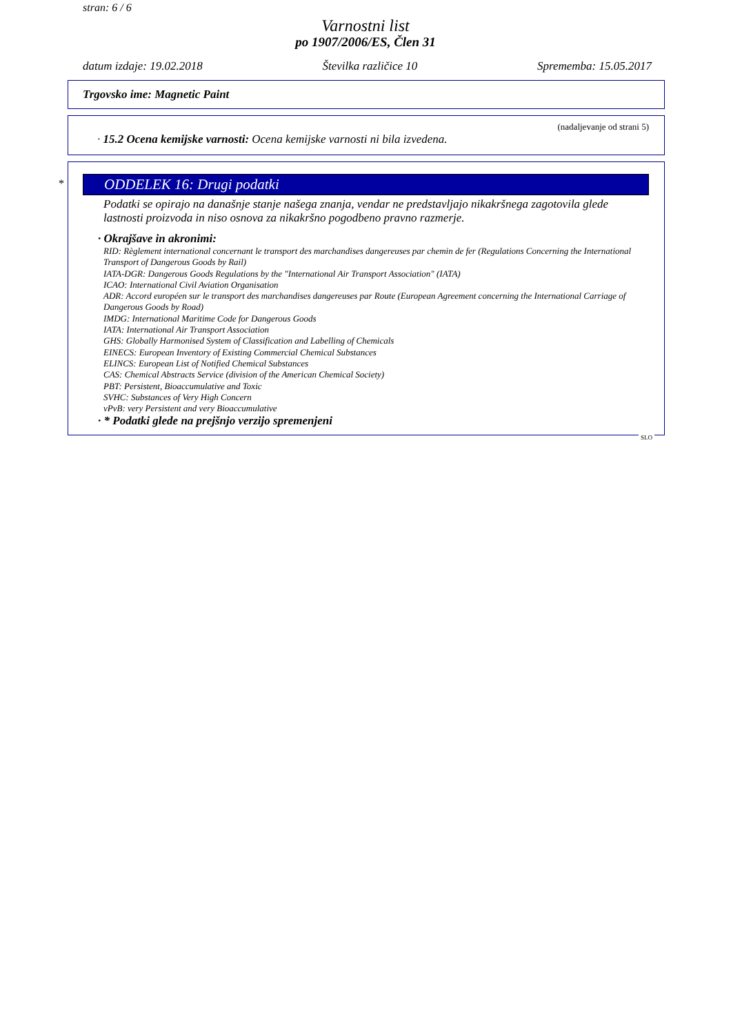stran: 6 / 6
Varnostni list
po 1907/2006/ES, Člen 31
datum izdaje: 19.02.2018 Številka različice 10 Sprememba: 15.05.2017
Trgovsko ime: Magnetic Paint
(nadaljevanje od strani 5)
· 15.2 Ocena kemijske varnosti: Ocena kemijske varnosti ni bila izvedena.
*
ODDELEK 16: Drugi podatki
Podatki se opirajo na današnje stanje našega znanja, vendar ne predstavljajo nikakršnega zagotovila glede lastnosti proizvoda in niso osnova za nikakršno pogodbeno pravno razmerje.
· Okrajšave in akronimi:
RID: Règlement international concernant le transport des marchandises dangereuses par chemin de fer (Regulations Concerning the International Transport of Dangerous Goods by Rail)
IATA-DGR: Dangerous Goods Regulations by the "International Air Transport Association" (IATA)
ICAO: International Civil Aviation Organisation
ADR: Accord européen sur le transport des marchandises dangereuses par Route (European Agreement concerning the International Carriage of Dangerous Goods by Road)
IMDG: International Maritime Code for Dangerous Goods
IATA: International Air Transport Association
GHS: Globally Harmonised System of Classification and Labelling of Chemicals
EINECS: European Inventory of Existing Commercial Chemical Substances
ELINCS: European List of Notified Chemical Substances
CAS: Chemical Abstracts Service (division of the American Chemical Society)
PBT: Persistent, Bioaccumulative and Toxic
SVHC: Substances of Very High Concern
vPvB: very Persistent and very Bioaccumulative
· * Podatki glede na prejšnjo verzijo spremenjeni
SLO